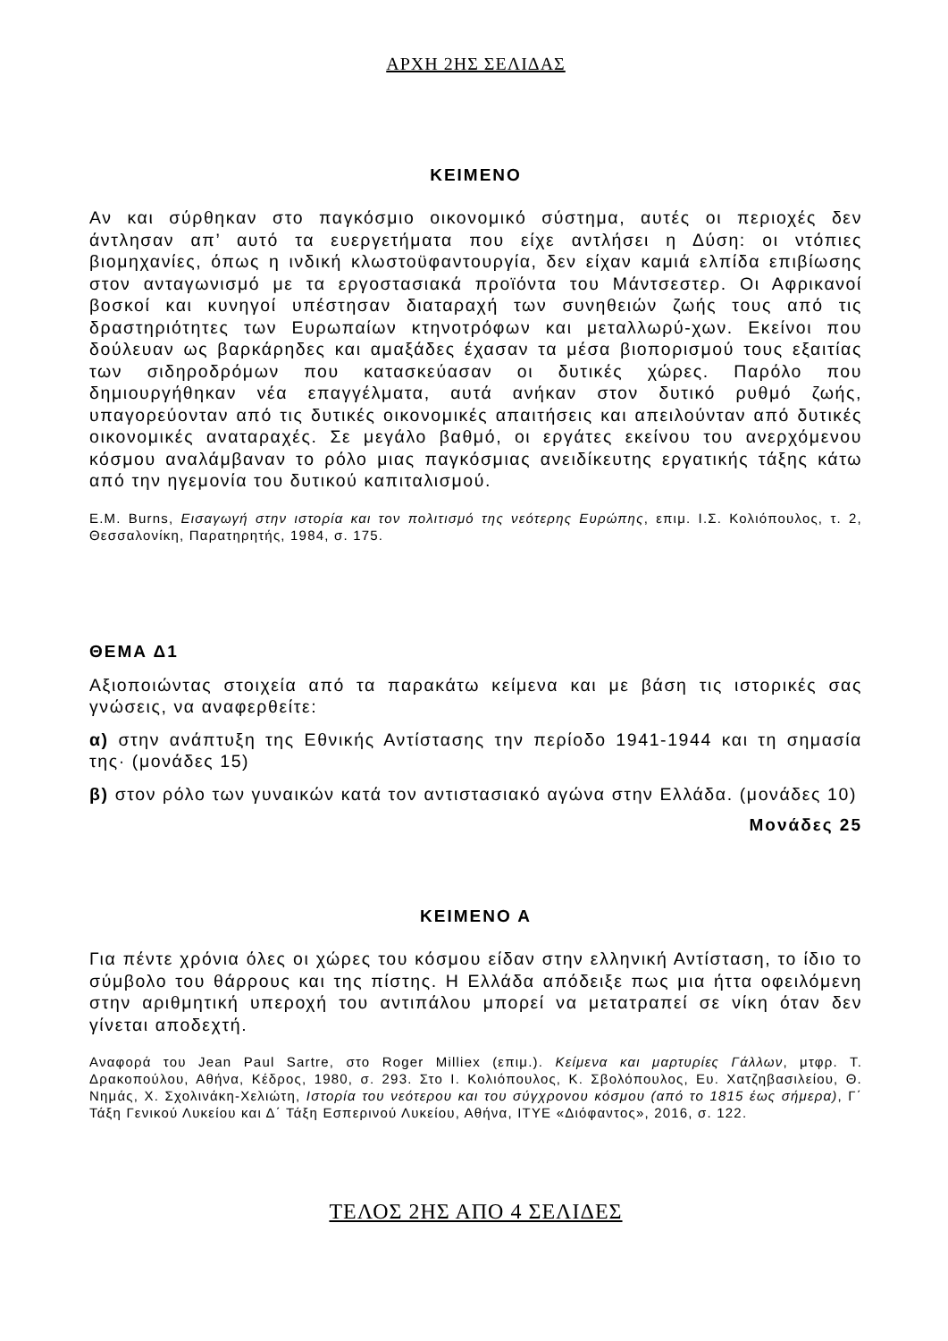ΑΡΧΗ 2ΗΣ ΣΕΛΙΔΑΣ
ΚΕΙΜΕΝΟ
Αν και σύρθηκαν στο παγκόσμιο οικονομικό σύστημα, αυτές οι περιοχές δεν άντλησαν απ’ αυτό τα ευεργετήματα που είχε αντλήσει η Δύση: οι ντόπιες βιομηχανίες, όπως η ινδική κλωστοϋφαντουργία, δεν είχαν καμιά ελπίδα επιβίωσης στον ανταγωνισμό με τα εργοστασιακά προϊόντα του Μάντσεστερ. Οι Αφρικανοί βοσκοί και κυνηγοί υπέστησαν διαταραχή των συνηθειών ζωής τους από τις δραστηριότητες των Ευρωπαίων κτηνοτρόφων και μεταλλωρύ-χων. Εκείνοι που δούλευαν ως βαρκάρηδες και αμαξάδες έχασαν τα μέσα βιοπορισμού τους εξαιτίας των σιδηροδρόμων που κατασκεύασαν οι δυτικές χώρες. Παρόλο που δημιουργήθηκαν νέα επαγγέλματα, αυτά ανήκαν στον δυτικό ρυθμό ζωής, υπαγορεύονταν από τις δυτικές οικονομικές απαιτήσεις και απειλούνταν από δυτικές οικονομικές αναταραχές. Σε μεγάλο βαθμό, οι εργάτες εκείνου του ανερχόμενου κόσμου αναλάμβαναν το ρόλο μιας παγκόσμιας ανειδίκευτης εργατικής τάξης κάτω από την ηγεμονία του δυτικού καπιταλισμού.
E.M. Burns, Εισαγωγή στην ιστορία και τον πολιτισμό της νεότερης Ευρώπης, επιμ. Ι.Σ. Κολιόπουλος, τ. 2, Θεσσαλονίκη, Παρατηρητής, 1984, σ. 175.
ΘΕΜΑ Δ1
Αξιοποιώντας στοιχεία από τα παρακάτω κείμενα και με βάση τις ιστορικές σας γνώσεις, να αναφερθείτε:
α) στην ανάπτυξη της Εθνικής Αντίστασης την περίοδο 1941-1944 και τη σημασία της· (μονάδες 15)
β) στον ρόλο των γυναικών κατά τον αντιστασιακό αγώνα στην Ελλάδα. (μονάδες 10)
Μονάδες 25
ΚΕΙΜΕΝΟ Α
Για πέντε χρόνια όλες οι χώρες του κόσμου είδαν στην ελληνική Αντίσταση, το ίδιο το σύμβολο του θάρρους και της πίστης. Η Ελλάδα απόδειξε πως μια ήττα οφειλόμενη στην αριθμητική υπεροχή του αντιπάλου μπορεί να μετατραπεί σε νίκη όταν δεν γίνεται αποδεχτή.
Αναφορά του Jean Paul Sartre, στο Roger Milliex (επιμ.). Κείμενα και μαρτυρίες Γάλλων, μτφρ. Τ. Δρακοπούλου, Αθήνα, Κέδρος, 1980, σ. 293. Στο Ι. Κολιόπουλος, Κ. Σβολόπουλος, Ευ. Χατζηβασιλείου, Θ. Νημάς, Χ. Σχολινάκη-Χελιώτη, Ιστορία του νεότερου και του σύγχρονου κόσμου (από το 1815 έως σήμερα), Γ΄ Τάξη Γενικού Λυκείου και Δ΄ Τάξη Εσπερινού Λυκείου, Αθήνα, ΙΤΥΕ «Διόφαντος», 2016, σ. 122.
ΤΕΛΟΣ 2ΗΣ ΑΠΟ 4 ΣΕΛΙΔΕΣ